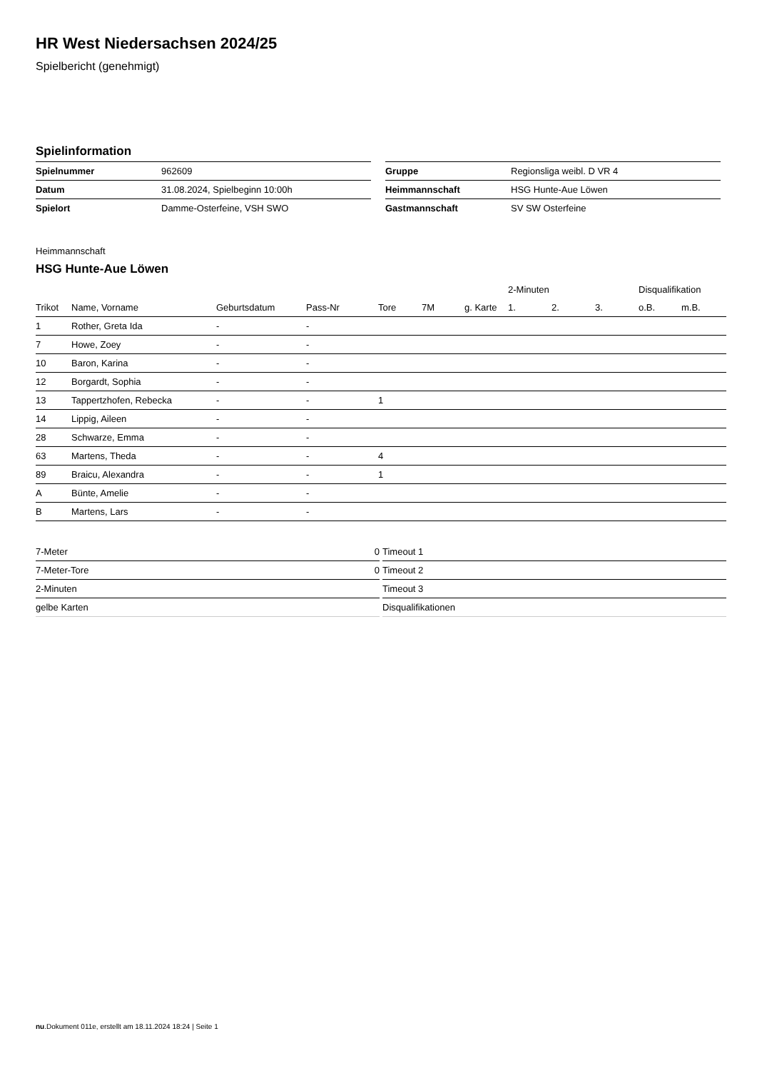HR West Niedersachsen 2024/25
Spielbericht (genehmigt)
Spielinformation
| Spielnummer | 962609 |
| Datum | 31.08.2024, Spielbeginn 10:00h |
| Spielort | Damme-Osterfeine, VSH SWO |
| Gruppe | Regionsliga weibl. D VR 4 |
| Heimmannschaft | HSG Hunte-Aue Löwen |
| Gastmannschaft | SV SW Osterfeine |
Heimmannschaft
HSG Hunte-Aue Löwen
| | | | | | | | 2-Minuten | | | Disqualifikation | |
| --- | --- | --- | --- | --- | --- | --- | --- | --- | --- | --- | --- |
| Trikot | Name, Vorname | Geburtsdatum | Pass-Nr | Tore | 7M | g. Karte | 1. | 2. | 3. | o.B. | m.B. |
| 1 | Rother, Greta Ida | - | - | | | | | | | | |
| 7 | Howe, Zoey | - | - | | | | | | | | |
| 10 | Baron, Karina | - | - | | | | | | | | |
| 12 | Borgardt, Sophia | - | - | | | | | | | | |
| 13 | Tappertzhofen, Rebecka | - | - | 1 | | | | | | | |
| 14 | Lippig, Aileen | - | - | | | | | | | | |
| 28 | Schwarze, Emma | - | - | | | | | | | | |
| 63 | Martens, Theda | - | - | 4 | | | | | | | |
| 89 | Braicu, Alexandra | - | - | 1 | | | | | | | |
| A | Bünte, Amelie | - | - | | | | | | | | |
| B | Martens, Lars | - | - | | | | | | | | |
| 7-Meter | 0 |
| 7-Meter-Tore | 0 |
| 2-Minuten | |
| gelbe Karten | |
| Timeout 1 |
| Timeout 2 |
| Timeout 3 |
| Disqualifikationen |
nu.Dokument 011e, erstellt am 18.11.2024 18:24 | Seite 1